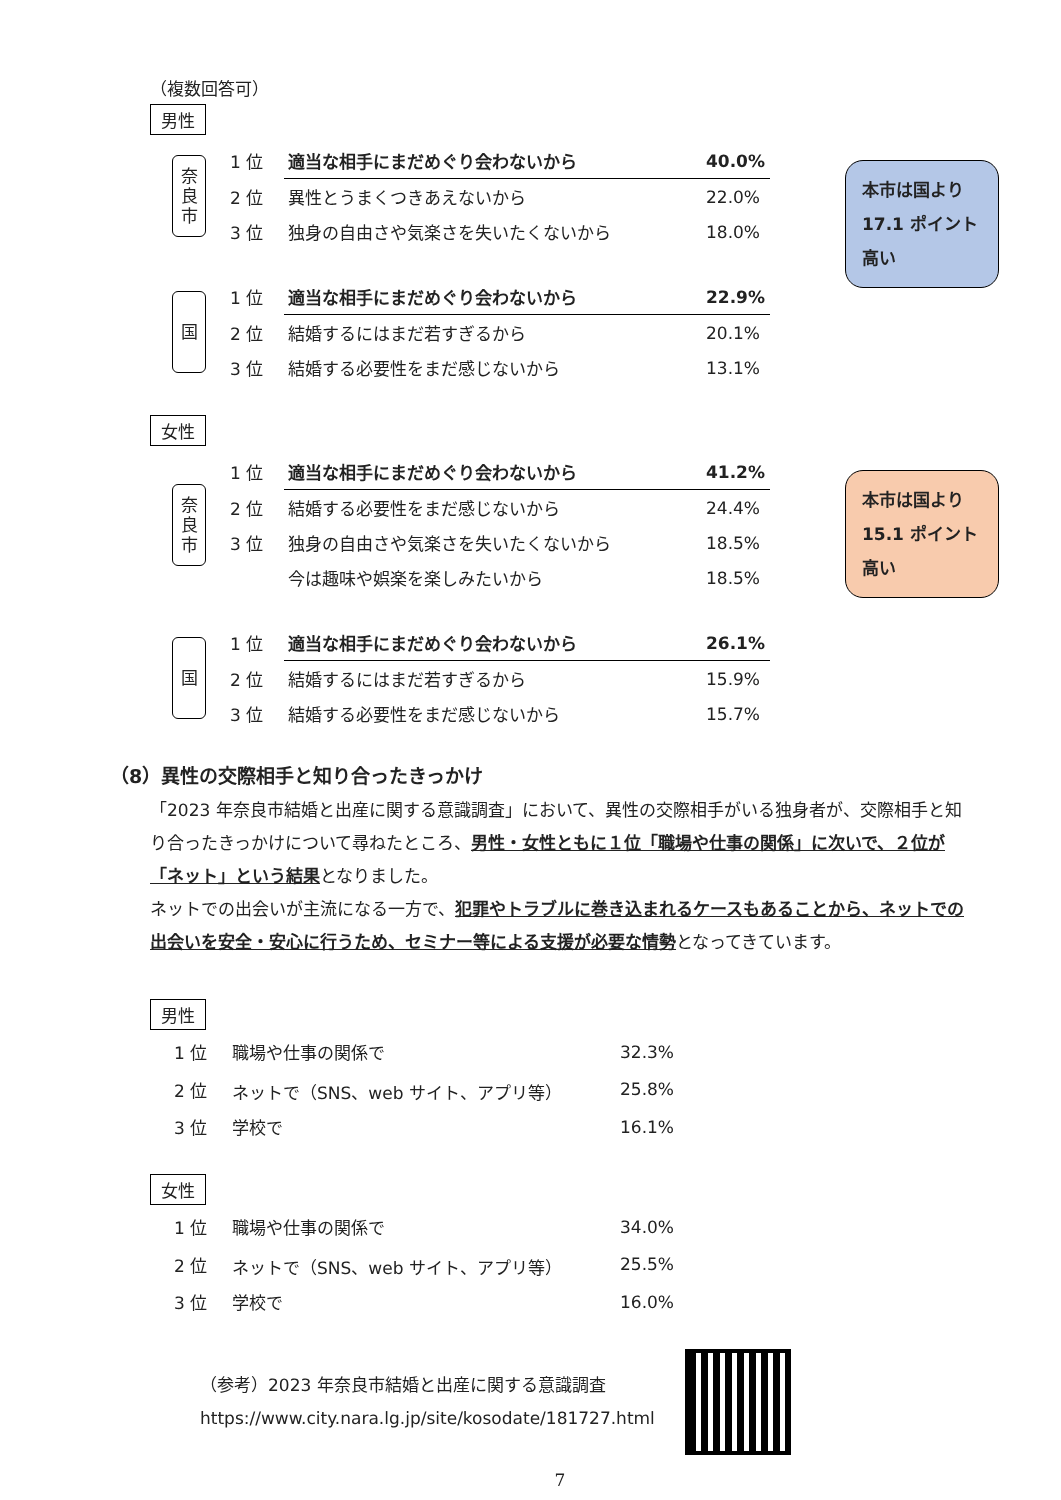本市は国より 17.1 ポイント 高い
本市は国より 15.1 ポイント 高い
（複数回答可）
男性
奈
良
市
| 1 位 | 適当な相手にまだめぐり会わないから | 40.0% |
| 2 位 | 異性とうまくつきあえないから | 22.0% |
| 3 位 | 独身の自由さや気楽さを失いたくないから | 18.0% |
国
| 1 位 | 適当な相手にまだめぐり会わないから | 22.9% |
| 2 位 | 結婚するにはまだ若すぎるから | 20.1% |
| 3 位 | 結婚する必要性をまだ感じないから | 13.1% |
女性
奈
良
市
| 1 位 | 適当な相手にまだめぐり会わないから | 41.2% |
| 2 位 | 結婚する必要性をまだ感じないから | 24.4% |
| 3 位 | 独身の自由さや気楽さを失いたくないから | 18.5% |
| | 今は趣味や娯楽を楽しみたいから | 18.5% |
国
| 1 位 | 適当な相手にまだめぐり会わないから | 26.1% |
| 2 位 | 結婚するにはまだ若すぎるから | 15.9% |
| 3 位 | 結婚する必要性をまだ感じないから | 15.7% |
（8）異性の交際相手と知り合ったきっかけ
「2023 年奈良市結婚と出産に関する意識調査」において、異性の交際相手がいる独身者が、交際相手と知り合ったきっかけについて尋ねたところ、男性・女性ともに１位「職場や仕事の関係」に次いで、２位が「ネット」という結果となりました。
ネットでの出会いが主流になる一方で、犯罪やトラブルに巻き込まれるケースもあることから、ネットでの出会いを安全・安心に行うため、セミナー等による支援が必要な情勢となってきています。
男性
| 1 位 | 職場や仕事の関係で | 32.3% |
| 2 位 | ネットで（SNS、web サイト、アプリ等） | 25.8% |
| 3 位 | 学校で | 16.1% |
女性
| 1 位 | 職場や仕事の関係で | 34.0% |
| 2 位 | ネットで（SNS、web サイト、アプリ等） | 25.5% |
| 3 位 | 学校で | 16.0% |
（参考）2023 年奈良市結婚と出産に関する意識調査
https://www.city.nara.lg.jp/site/kosodate/181727.html
7